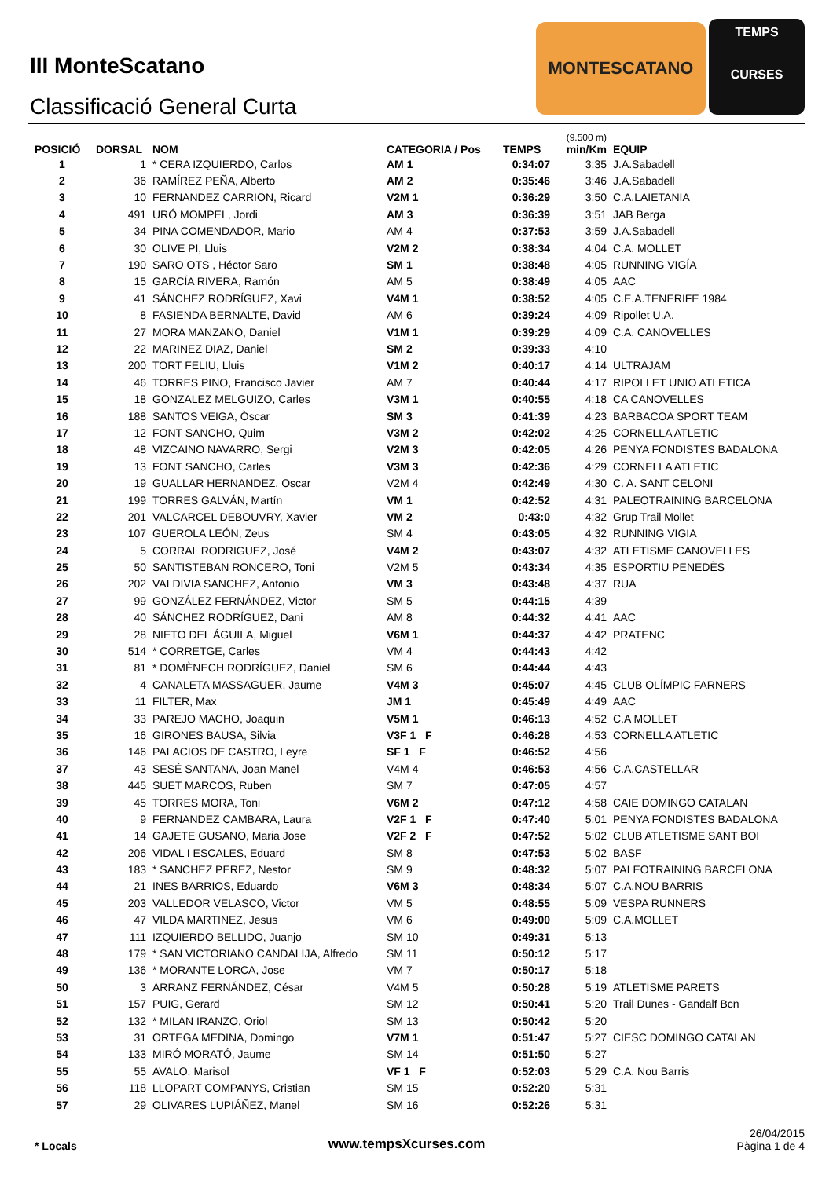III MonteScatano
Classificació General Curta
MONTESCATANO
TEMPS
CURSES
| POSICIÓ | DORSAL | NOM | CATEGORIA / Pos | TEMPS | (9.500 m) min/Km | EQUIP |
| --- | --- | --- | --- | --- | --- | --- |
| 1 | 1 | * CERA IZQUIERDO, Carlos | AM 1 | 0:34:07 | 3:35 | J.A.Sabadell |
| 2 | 36 | RAMÍREZ PEÑA, Alberto | AM 2 | 0:35:46 | 3:46 | J.A.Sabadell |
| 3 | 10 | FERNANDEZ CARRION, Ricard | V2M 1 | 0:36:29 | 3:50 | C.A.LAIETANIA |
| 4 | 491 | URÓ MOMPEL, Jordi | AM 3 | 0:36:39 | 3:51 | JAB Berga |
| 5 | 34 | PINA COMENDADOR, Mario | AM 4 | 0:37:53 | 3:59 | J.A.Sabadell |
| 6 | 30 | OLIVE PI, Lluis | V2M 2 | 0:38:34 | 4:04 | C.A. MOLLET |
| 7 | 190 | SARO OTS , Héctor Saro | SM 1 | 0:38:48 | 4:05 | RUNNING VIGÍA |
| 8 | 15 | GARCÍA RIVERA, Ramón | AM 5 | 0:38:49 | 4:05 | AAC |
| 9 | 41 | SÁNCHEZ RODRÍGUEZ, Xavi | V4M 1 | 0:38:52 | 4:05 | C.E.A.TENERIFE 1984 |
| 10 | 8 | FASIENDA BERNALTE, David | AM 6 | 0:39:24 | 4:09 | Ripollet U.A. |
| 11 | 27 | MORA MANZANO, Daniel | V1M 1 | 0:39:29 | 4:09 | C.A. CANOVELLES |
| 12 | 22 | MARINEZ DIAZ, Daniel | SM 2 | 0:39:33 | 4:10 | |
| 13 | 200 | TORT FELIU, Lluis | V1M 2 | 0:40:17 | 4:14 | ULTRAJAM |
| 14 | 46 | TORRES PINO, Francisco Javier | AM 7 | 0:40:44 | 4:17 | RIPOLLET UNIO ATLETICA |
| 15 | 18 | GONZALEZ MELGUIZO, Carles | V3M 1 | 0:40:55 | 4:18 | CA CANOVELLES |
| 16 | 188 | SANTOS VEIGA, Òscar | SM 3 | 0:41:39 | 4:23 | BARBACOA SPORT TEAM |
| 17 | 12 | FONT SANCHO, Quim | V3M 2 | 0:42:02 | 4:25 | CORNELLA ATLETIC |
| 18 | 48 | VIZCAINO NAVARRO, Sergi | V2M 3 | 0:42:05 | 4:26 | PENYA FONDISTES BADALONA |
| 19 | 13 | FONT SANCHO, Carles | V3M 3 | 0:42:36 | 4:29 | CORNELLA ATLETIC |
| 20 | 19 | GUALLAR HERNANDEZ, Oscar | V2M 4 | 0:42:49 | 4:30 | C. A. SANT CELONI |
| 21 | 199 | TORRES GALVÁN, Martín | VM 1 | 0:42:52 | 4:31 | PALEOTRAINING BARCELONA |
| 22 | 201 | VALCARCEL DEBOUVRY, Xavier | VM 2 | 0:43:0 | 4:32 | Grup Trail Mollet |
| 23 | 107 | GUEROLA LEÓN, Zeus | SM 4 | 0:43:05 | 4:32 | RUNNING VIGIA |
| 24 | 5 | CORRAL RODRIGUEZ, José | V4M 2 | 0:43:07 | 4:32 | ATLETISME CANOVELLES |
| 25 | 50 | SANTISTEBAN RONCERO, Toni | V2M 5 | 0:43:34 | 4:35 | ESPORTIU PENEDÈS |
| 26 | 202 | VALDIVIA SANCHEZ, Antonio | VM 3 | 0:43:48 | 4:37 | RUA |
| 27 | 99 | GONZÁLEZ FERNÁNDEZ, Victor | SM 5 | 0:44:15 | 4:39 | |
| 28 | 40 | SÁNCHEZ RODRÍGUEZ, Dani | AM 8 | 0:44:32 | 4:41 | AAC |
| 29 | 28 | NIETO DEL ÁGUILA, Miguel | V6M 1 | 0:44:37 | 4:42 | PRATENC |
| 30 | 514 | * CORRETGE, Carles | VM 4 | 0:44:43 | 4:42 | |
| 31 | 81 | * DOMÈNECH RODRÍGUEZ, Daniel | SM 6 | 0:44:44 | 4:43 | |
| 32 | 4 | CANALETA MASSAGUER, Jaume | V4M 3 | 0:45:07 | 4:45 | CLUB OLÍMPIC FARNERS |
| 33 | 11 | FILTER, Max | JM 1 | 0:45:49 | 4:49 | AAC |
| 34 | 33 | PAREJO MACHO, Joaquin | V5M 1 | 0:46:13 | 4:52 | C.A MOLLET |
| 35 | 16 | GIRONES BAUSA, Silvia | V3F 1 F | 0:46:28 | 4:53 | CORNELLA ATLETIC |
| 36 | 146 | PALACIOS DE CASTRO, Leyre | SF 1 F | 0:46:52 | 4:56 | |
| 37 | 43 | SESÉ SANTANA, Joan Manel | V4M 4 | 0:46:53 | 4:56 | C.A.CASTELLAR |
| 38 | 445 | SUET MARCOS, Ruben | SM 7 | 0:47:05 | 4:57 | |
| 39 | 45 | TORRES MORA, Toni | V6M 2 | 0:47:12 | 4:58 | CAIE DOMINGO CATALAN |
| 40 | 9 | FERNANDEZ CAMBARA, Laura | V2F 1 F | 0:47:40 | 5:01 | PENYA FONDISTES BADALONA |
| 41 | 14 | GAJETE GUSANO, Maria Jose | V2F 2 F | 0:47:52 | 5:02 | CLUB ATLETISME SANT BOI |
| 42 | 206 | VIDAL I ESCALES, Eduard | SM 8 | 0:47:53 | 5:02 | BASF |
| 43 | 183 | * SANCHEZ PEREZ, Nestor | SM 9 | 0:48:32 | 5:07 | PALEOTRAINING BARCELONA |
| 44 | 21 | INES BARRIOS, Eduardo | V6M 3 | 0:48:34 | 5:07 | C.A.NOU BARRIS |
| 45 | 203 | VALLEDOR VELASCO, Victor | VM 5 | 0:48:55 | 5:09 | VESPA RUNNERS |
| 46 | 47 | VILDA MARTINEZ, Jesus | VM 6 | 0:49:00 | 5:09 | C.A.MOLLET |
| 47 | 111 | IZQUIERDO BELLIDO, Juanjo | SM 10 | 0:49:31 | 5:13 | |
| 48 | 179 | * SAN VICTORIANO CANDALIJA, Alfredo | SM 11 | 0:50:12 | 5:17 | |
| 49 | 136 | * MORANTE LORCA, Jose | VM 7 | 0:50:17 | 5:18 | |
| 50 | 3 | ARRANZ FERNÁNDEZ, César | V4M 5 | 0:50:28 | 5:19 | ATLETISME PARETS |
| 51 | 157 | PUIG, Gerard | SM 12 | 0:50:41 | 5:20 | Trail Dunes - Gandalf Bcn |
| 52 | 132 | * MILAN IRANZO, Oriol | SM 13 | 0:50:42 | 5:20 | |
| 53 | 31 | ORTEGA MEDINA, Domingo | V7M 1 | 0:51:47 | 5:27 | CIESC DOMINGO CATALAN |
| 54 | 133 | MIRÓ MORATÓ, Jaume | SM 14 | 0:51:50 | 5:27 | |
| 55 | 55 | AVALO, Marisol | VF 1 F | 0:52:03 | 5:29 | C.A. Nou Barris |
| 56 | 118 | LLOPART COMPANYS, Cristian | SM 15 | 0:52:20 | 5:31 | |
| 57 | 29 | OLIVARES LUPIÁÑEZ, Manel | SM 16 | 0:52:26 | 5:31 | |
* Locals www.tempsXcurses.com
26/04/2015
Pàgina 1 de 4